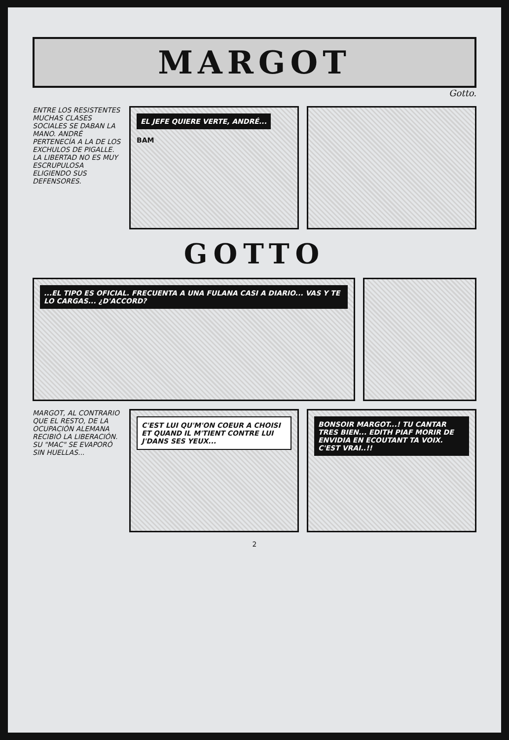MARGOT
Gotto.
ENTRE LOS RESISTENTES MUCHAS CLASES SOCIALES SE DABAN LA MANO. ANDRÉ PERTENECÍA A LA DE LOS EXCHULOS DE PIGALLE. LA LIBERTAD NO ES MUY ESCRUPULOSA ELIGIENDO SUS DEFENSORES.
EL JEFE QUIERE VERTE, ANDRÉ...
BAM
GOTTO
...EL TIPO ES OFICIAL. FRECUENTA A UNA FULANA CASI A DIARIO... VAS Y TE LO CARGAS... ¿D'ACCORD?
MARGOT, AL CONTRARIO QUE EL RESTO, DE LA OCUPACIÓN ALEMANA RECIBIÓ LA LIBERACIÓN. SU "MAC" SE EVAPORÓ SIN HUELLAS...
C'EST LUI QU'M'ON COEUR A CHOISI ET QUAND IL M'TIENT CONTRE LUI J'DANS SES YEUX...
BONSOIR MARGOT...! TU CANTAR TRES BIEN... EDITH PIAF MORIR DE ENVIDIA EN ECOUTANT TA VOIX. C'EST VRAI..!!
2